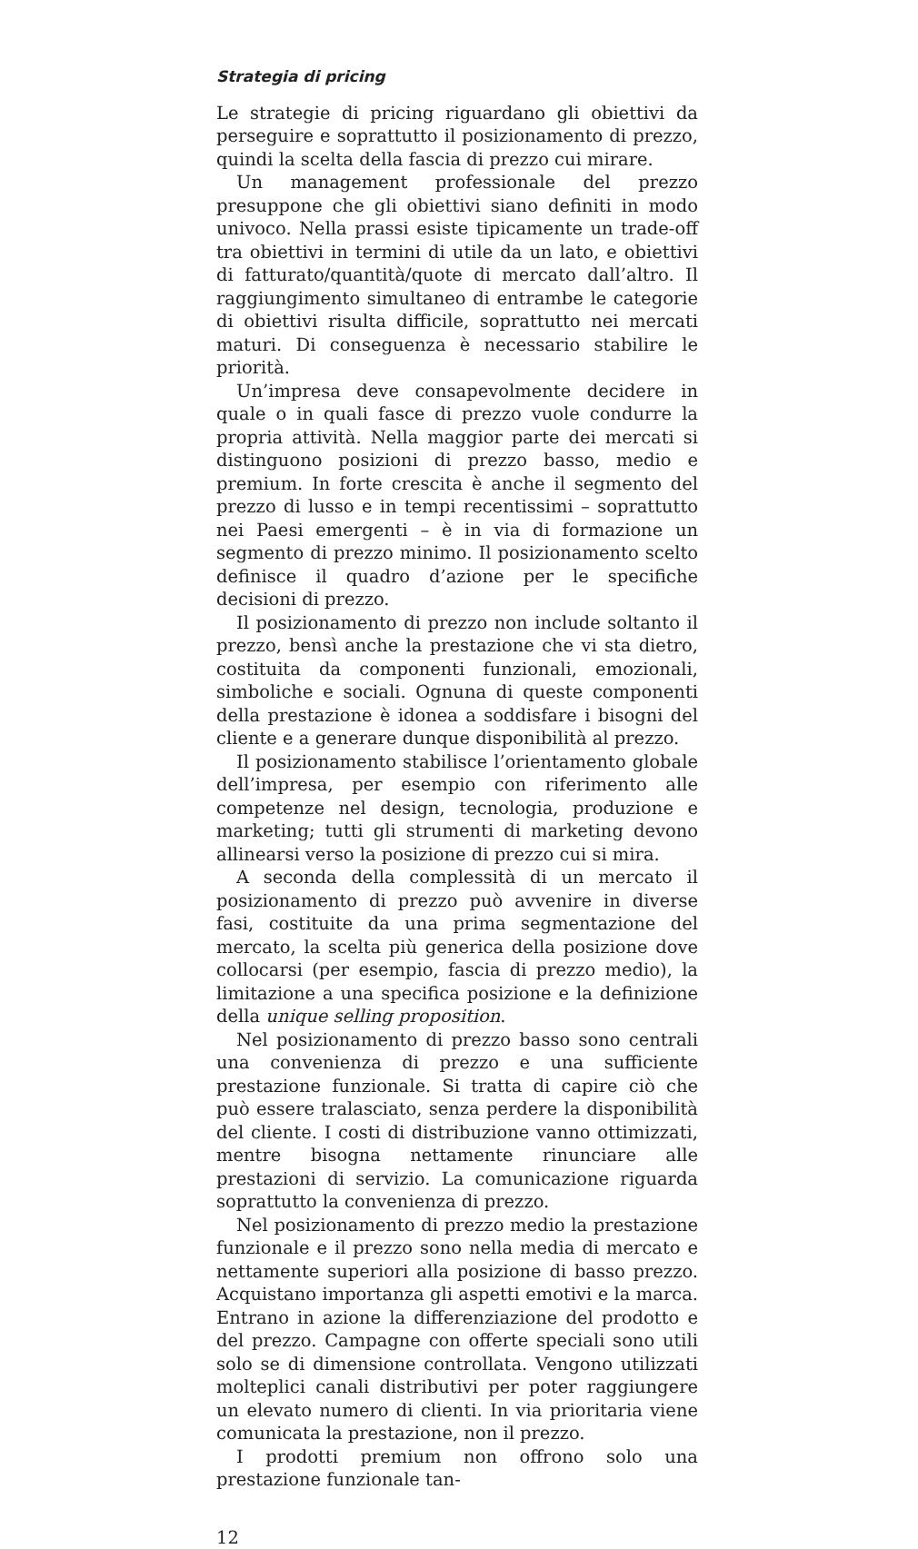Strategia di pricing
Le strategie di pricing riguardano gli obiettivi da perseguire e soprattutto il posizionamento di prezzo, quindi la scelta della fascia di prezzo cui mirare.
Un management professionale del prezzo presuppone che gli obiettivi siano definiti in modo univoco. Nella prassi esiste tipicamente un trade-off tra obiettivi in termini di utile da un lato, e obiettivi di fatturato/quantità/quote di mercato dall’altro. Il raggiungimento simultaneo di entrambe le categorie di obiettivi risulta difficile, soprattutto nei mercati maturi. Di conseguenza è necessario stabilire le priorità.
Un’impresa deve consapevolmente decidere in quale o in quali fasce di prezzo vuole condurre la propria attività. Nella maggior parte dei mercati si distinguono posizioni di prezzo basso, medio e premium. In forte crescita è anche il segmento del prezzo di lusso e in tempi recentissimi – soprattutto nei Paesi emergenti – è in via di formazione un segmento di prezzo minimo. Il posizionamento scelto definisce il quadro d’azione per le specifiche decisioni di prezzo.
Il posizionamento di prezzo non include soltanto il prezzo, bensì anche la prestazione che vi sta dietro, costituita da componenti funzionali, emozionali, simboliche e sociali. Ognuna di queste componenti della prestazione è idonea a soddisfare i bisogni del cliente e a generare dunque disponibilità al prezzo.
Il posizionamento stabilisce l’orientamento globale dell’impresa, per esempio con riferimento alle competenze nel design, tecnologia, produzione e marketing; tutti gli strumenti di marketing devono allinearsi verso la posizione di prezzo cui si mira.
A seconda della complessità di un mercato il posizionamento di prezzo può avvenire in diverse fasi, costituite da una prima segmentazione del mercato, la scelta più generica della posizione dove collocarsi (per esempio, fascia di prezzo medio), la limitazione a una specifica posizione e la definizione della unique selling proposition.
Nel posizionamento di prezzo basso sono centrali una convenienza di prezzo e una sufficiente prestazione funzionale. Si tratta di capire ciò che può essere tralasciato, senza perdere la disponibilità del cliente. I costi di distribuzione vanno ottimizzati, mentre bisogna nettamente rinunciare alle prestazioni di servizio. La comunicazione riguarda soprattutto la convenienza di prezzo.
Nel posizionamento di prezzo medio la prestazione funzionale e il prezzo sono nella media di mercato e nettamente superiori alla posizione di basso prezzo. Acquistano importanza gli aspetti emotivi e la marca. Entrano in azione la differenziazione del prodotto e del prezzo. Campagne con offerte speciali sono utili solo se di dimensione controllata. Vengono utilizzati molteplici canali distributivi per poter raggiungere un elevato numero di clienti. In via prioritaria viene comunicata la prestazione, non il prezzo.
I prodotti premium non offrono solo una prestazione funzionale tan-
12